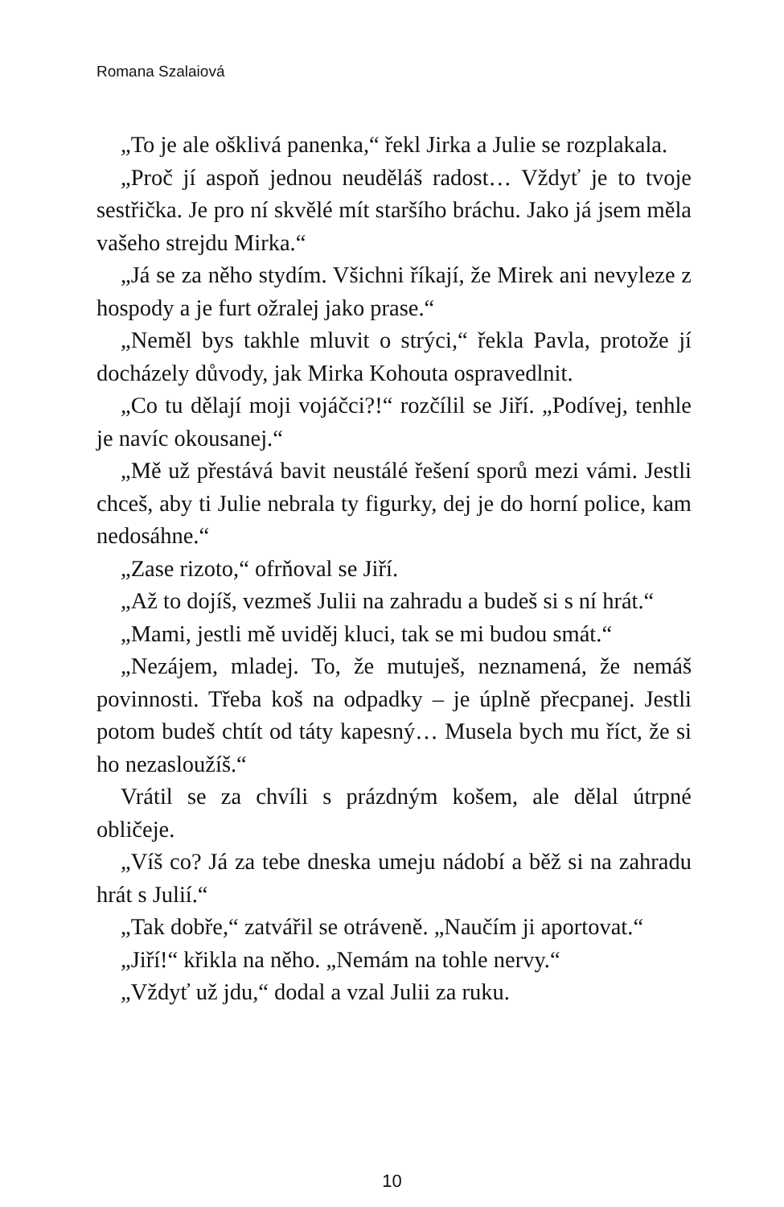Romana Szalaiová
„To je ale ošklivá panenka,“ řekl Jirka a Julie se rozplakala.
„Proč jí aspoň jednou neuděláš radost… Vždyť je to tvoje sestřička. Je pro ní skvělé mít staršího bráchu. Jako já jsem měla vašeho strejdu Mirka.“
„Já se za něho stydím. Všichni říkají, že Mirek ani nevyleze z hospody a je furt ožralej jako prase.“
„Neměl bys takhle mluvit o strýci,“ řekla Pavla, protože jí docházely důvody, jak Mirka Kohouta ospravedlnit.
„Co tu dělají moji vojáčci?!“ rozčílil se Jiří. „Podívej, tenhle je navíc okousanej.“
„Mě už přestává bavit neustálé řešení sporů mezi vámi. Jestli chceš, aby ti Julie nebrala ty figurky, dej je do horní police, kam nedosáhne.“
„Zase rizoto,“ ofrňoval se Jiří.
„Až to dojíš, vezmeš Julii na zahradu a budeš si s ní hrát.“
„Mami, jestli mě uviděj kluci, tak se mi budou smát.“
„Nezájem, mladej. To, že mutuješ, neznamená, že nemáš povinnosti. Třeba koš na odpadky – je úplně přecpanej. Jestli potom budeš chtít od táty kapesný… Musela bych mu říct, že si ho nezasloužíš.“
Vrátil se za chvíli s prázdným košem, ale dělal útrpné obličeje.
„Víš co? Já za tebe dneska umeju nádobí a běž si na zahradu hrát s Julií.“
„Tak dobře,“ zatvářil se otráveně. „Naučím ji aportovat.“
„Jiří!“ křikla na něho. „Nemám na tohle nervy.“
„Vždyť už jdu,“ dodal a vzal Julii za ruku.
10